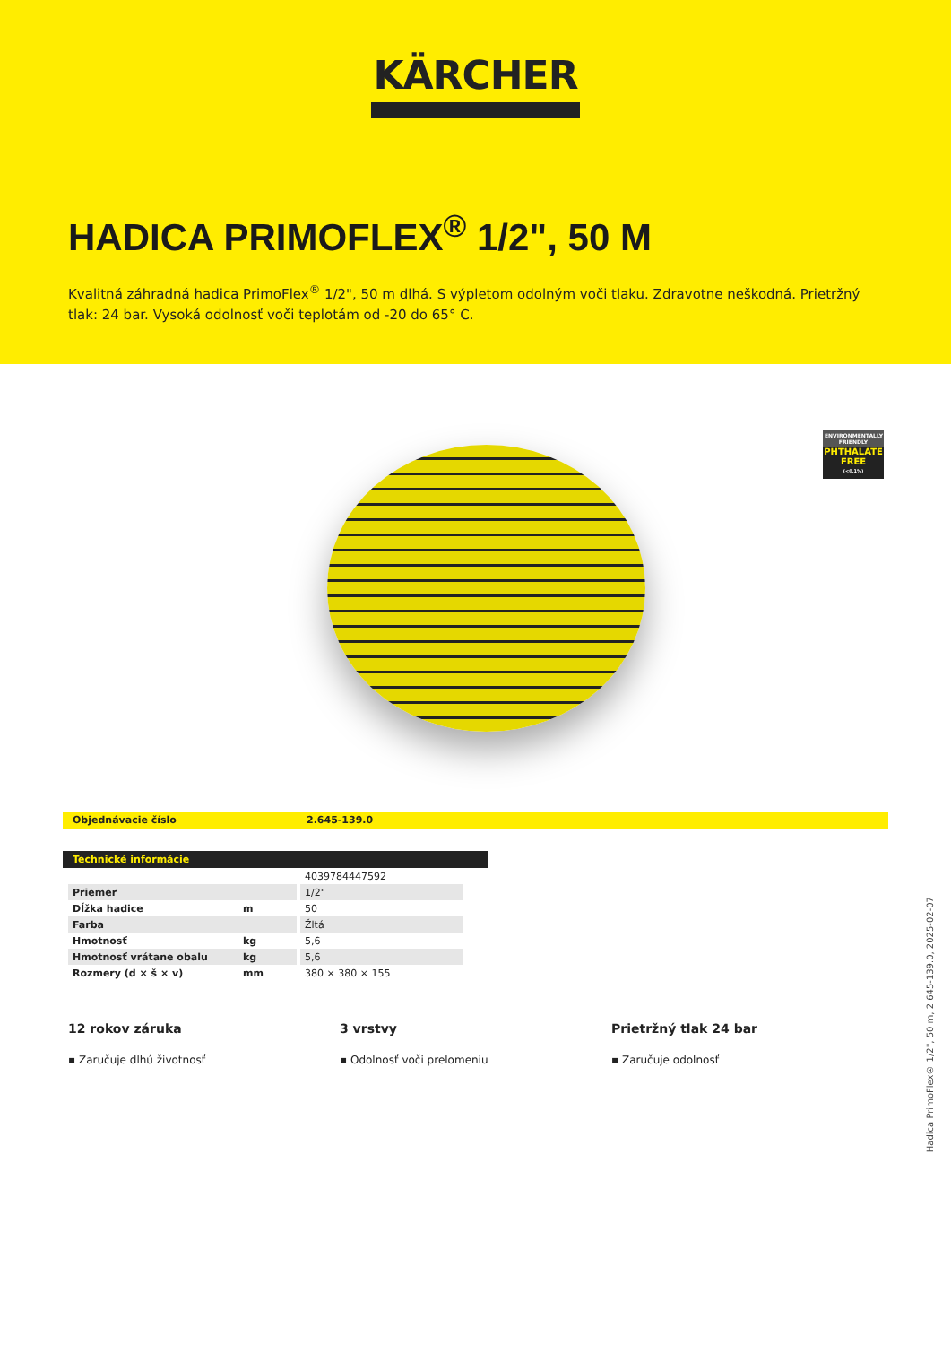KÄRCHER
HADICA PRIMOFLEX<sup>®</sup> 1/2", 50 M
Kvalitná záhradná hadica PrimoFlex<sup>®</sup> 1/2", 50 m dlhá. S výpletom odolným voči tlaku. Zdravotne neškodná. Prietržný tlak: 24 bar. Vysoká odolnosť voči teplotám od -20 do 65° C.
ENVIRONMENTALLY FRIENDLY
PHTHALATE FREE
(<0,1%)
Objednávacie číslo 2.645-139.0
Technické informácie
| | | 4039784447592 |
| Priemer | | 1/2" |
| Dĺžka hadice | m | 50 |
| Farba | | Žltá |
| Hmotnosť | kg | 5,6 |
| Hmotnosť vrátane obalu | kg | 5,6 |
| Rozmery (d × š × v) | mm | 380 × 380 × 155 |
12 rokov záruka
▪ Zaručuje dlhú životnosť
3 vrstvy
▪ Odolnosť voči prelomeniu
Prietržný tlak 24 bar
▪ Zaručuje odolnosť
Hadica PrimoFlex® 1/2", 50 m, 2.645-139.0, 2025-02-07